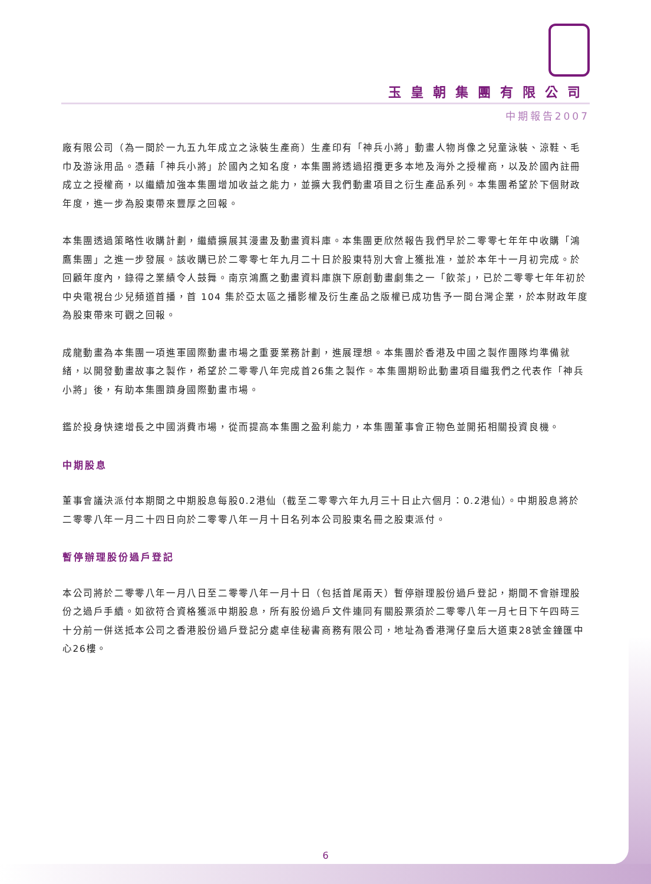玉皇朝集團有限公司
中期報告2007
廠有限公司（為一間於一九五九年成立之泳裝生產商）生產印有「神兵小將」動畫人物肖像之兒童泳裝、涼鞋、毛巾及游泳用品。憑藉「神兵小將」於國內之知名度，本集團將透過招攬更多本地及海外之授權商，以及於國內註冊成立之授權商，以繼續加強本集團增加收益之能力，並擴大我們動畫項目之衍生產品系列。本集團希望於下個財政年度，進一步為股東帶來豐厚之回報。
本集團透過策略性收購計劃，繼續擴展其漫畫及動畫資料庫。本集團更欣然報告我們早於二零零七年年中收購「鴻鷹集團」之進一步發展。該收購已於二零零七年九月二十日於股東特別大會上獲批准，並於本年十一月初完成。於回顧年度內，錄得之業績令人鼓舞。南京鴻鷹之動畫資料庫旗下原創動畫劇集之一「飲茶」，已於二零零七年年初於中央電視台少兒頻道首播，首 104 集於亞太區之播影權及衍生產品之版權已成功售予一間台灣企業，於本財政年度為股東帶來可觀之回報。
成龍動畫為本集團一項進軍國際動畫市場之重要業務計劃，進展理想。本集團於香港及中國之製作團隊均準備就緒，以開發動畫故事之製作，希望於二零零八年完成首26集之製作。本集團期盼此動畫項目繼我們之代表作「神兵小將」後，有助本集團躋身國際動畫市場。
鑑於投身快速增長之中國消費市場，從而提高本集團之盈利能力，本集團董事會正物色並開拓相關投資良機。
中期股息
董事會議決派付本期間之中期股息每股0.2港仙（截至二零零六年九月三十日止六個月：0.2港仙）。中期股息將於二零零八年一月二十四日向於二零零八年一月十日名列本公司股東名冊之股東派付。
暫停辦理股份過戶登記
本公司將於二零零八年一月八日至二零零八年一月十日（包括首尾兩天）暫停辦理股份過戶登記，期間不會辦理股份之過戶手續。如欲符合資格獲派中期股息，所有股份過戶文件連同有關股票須於二零零八年一月七日下午四時三十分前一併送抵本公司之香港股份過戶登記分處卓佳秘書商務有限公司，地址為香港灣仔皇后大道東28號金鐘匯中心26樓。
6